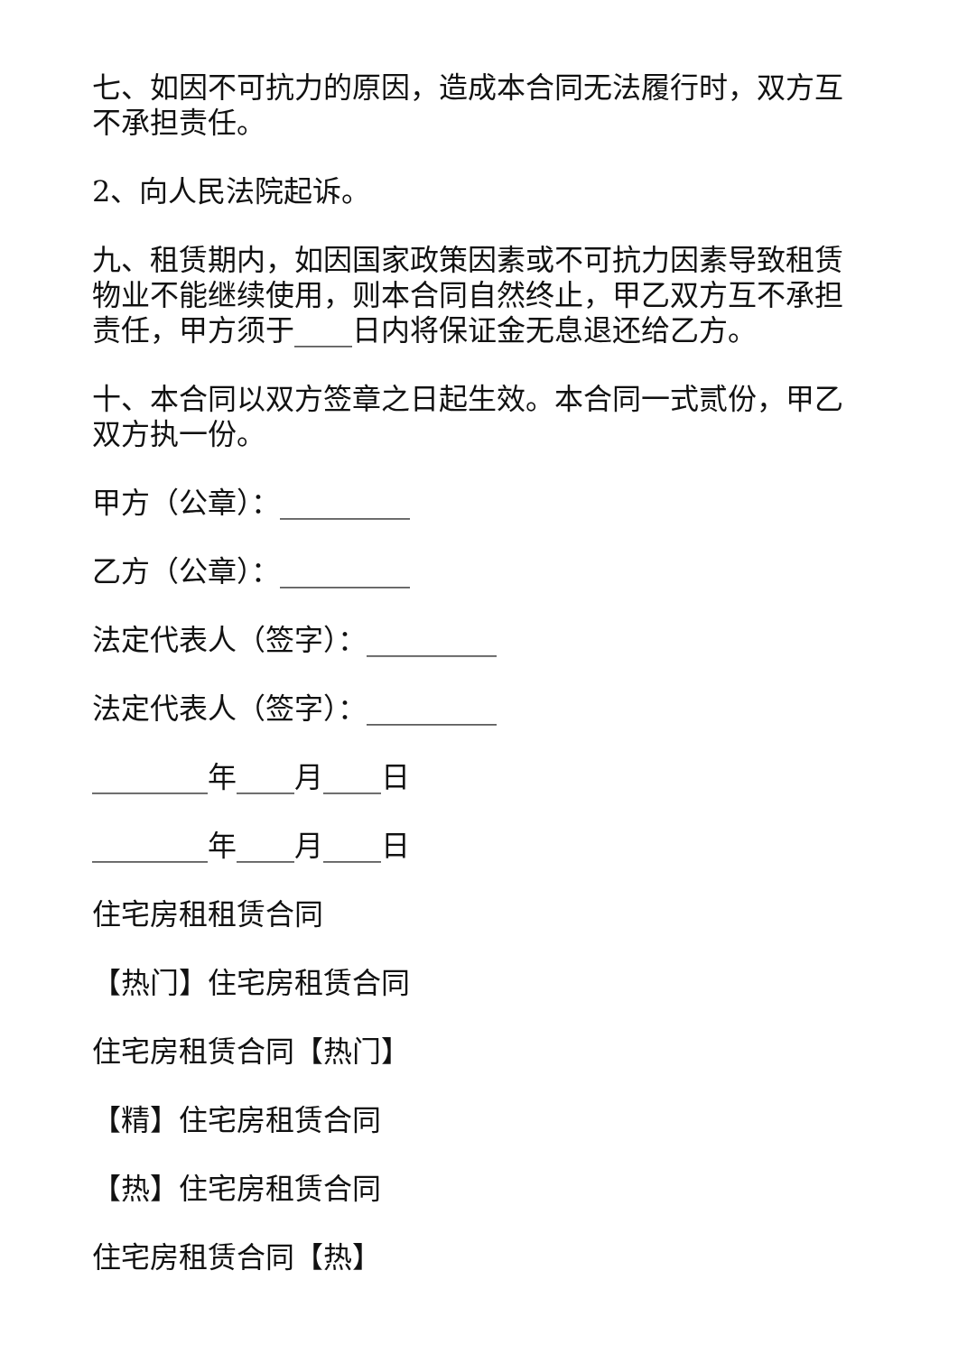七、如因不可抗力的原因，造成本合同无法履行时，双方互不承担责任。
2、向人民法院起诉。
九、租赁期内，如因国家政策因素或不可抗力因素导致租赁物业不能继续使用，则本合同自然终止，甲乙双方互不承担责任，甲方须于____日内将保证金无息退还给乙方。
十、本合同以双方签章之日起生效。本合同一式贰份，甲乙双方执一份。
甲方（公章）：_________
乙方（公章）：_________
法定代表人（签字）：_________
法定代表人（签字）：_________
________年____月____日
________年____月____日
住宅房租租赁合同
【热门】住宅房租赁合同
住宅房租赁合同【热门】
【精】住宅房租赁合同
【热】住宅房租赁合同
住宅房租赁合同【热】